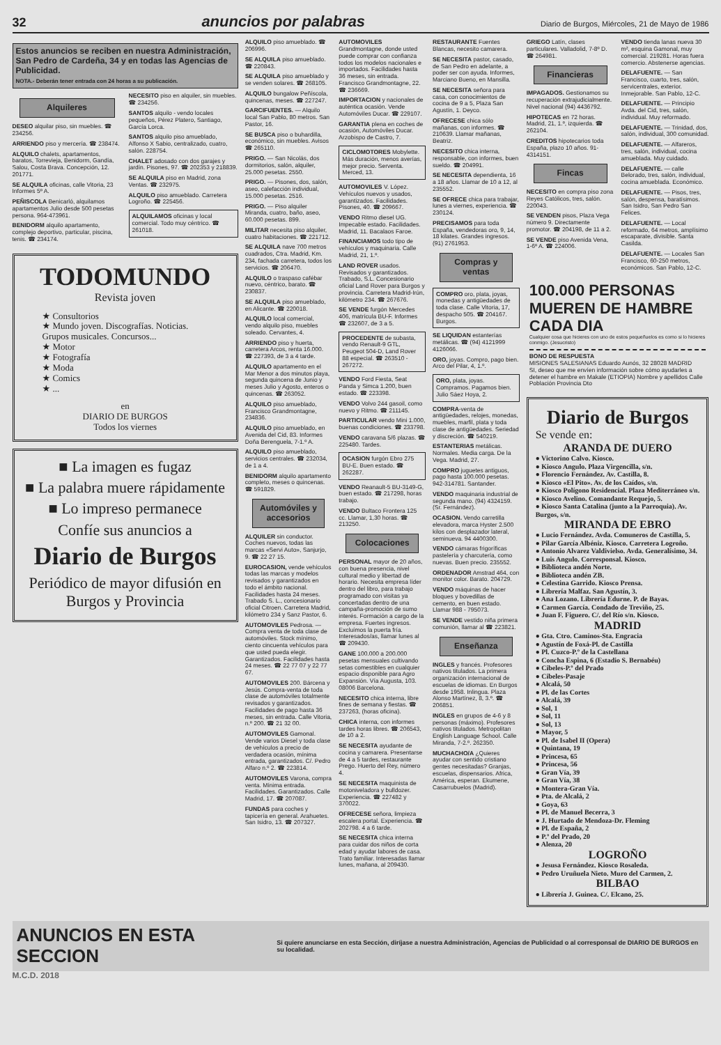32 anuncios por palabras Diario de Burgos, Miércoles, 21 de Mayo de 1986
Estos anuncios se reciben en nuestra Administración, San Pedro de Cardeña, 34 y en todas las Agencias de Publicidad.
NOTA.- Deberán tener entrada con 24 horas a su publicación.
Alquileres
DESEO alquilar piso, sin muebles. ☎ 234256.
ARRIENDO piso y mercería. ☎ 238474.
ALQUILO chalets, apartamentos, baratos, Torrevieja, Benidorm, Gandía, Salou, Costa Brava. Concepción, 12. 201771.
SE ALQUILA oficinas, calle Vitoria, 23 Informes 5º A.
PEÑISCOLA Benicarló, alquilamos apartamentos Julio desde 500 pesetas persona. 964-473961.
BENIDORM alquilo apartamento, complejo deportivo, particular, piscina, tenis. ☎ 234174.
NECESITO piso en alquiler, sin muebles. ☎ 234256.
SANTOS alquilo - vendo locales pequeños, Pérez Platero, Santiago, García Lorca.
SANTOS alquilo piso amueblado, Alfonso X Sabio, centralizado, cuatro, salón. 228754.
CHALET adosado con dos garajes y jardín. Pisones, 97. ☎ 202353 y 218839.
SE ALQUILA piso en Madrid, zona Ventas. ☎ 232975.
ALQUILO piso amueblado. Carretera Logroño. ☎ 225456.
ALQUILAMOS oficinas y local comercial. Todo muy céntrico. ☎ 261018.
TODOMUNDO
Revista joven
★ Consultorios
★ Mundo joven. Discografías. Noticias. Grupos musicales. Concursos...
★ Motor
★ Fotografía
★ Moda
★ Comics
★ ...
en
DIARIO DE BURGOS
Todos los viernes
■ La imagen es fugaz
■ La palabra muere rápidamente
■ Lo impreso permanece
Confíe sus anuncios a
Diario de Burgos
Periódico de mayor difusión en Burgos y Provincia
ALQUILO piso amueblado. ☎ 206996.
SE ALQUILA piso amueblado. ☎ 220843.
SE ALQUILA piso amueblado y se venden solares. ☎ 268105.
ALQUILO bungalow Peñíscola, quincenas, meses. ☎ 227247.
GARCIFUENTES. — Alquilo local San Pablo, 80 metros. San Pastor, 16.
SE BUSCA piso o buhardilla, económico, sin muebles. Avisos ☎ 265110.
PRIGO. — San Nicolás, dos dormitorios, salón, alquiler, 25.000 pesetas. 2550.
PRIGO. — Pisones, dos, salón, aseo, calefacción individual, 15.000 pesetas. 2516.
PRIGO. — Piso alquiler Miranda, cuatro, baño, aseo, 60.000 pesetas. 899.
MILITAR necesita piso alquiler, cuatro habitaciones. ☎ 221712.
SE ALQUILA nave 700 metros cuadrados, Ctra. Madrid, Km. 234, fachada carretera, todos los servicios. ☎ 206470.
ALQUILO o traspaso cafébar nuevo, céntrico, barato. ☎ 230837.
SE ALQUILA piso amueblado, en Alicante. ☎ 220018.
ALQUILO local comercial, vendo alquilo piso, muebles soleado. Cervantes, 4.
ARRIENDO piso y huerta, carretera Arcos, renta 16.000. ☎ 227393, de 3 a 4 tarde.
ALQUILO apartamento en el Mar Menor a dos minutos playa, segunda quincena de Junio y meses Julio y Agosto, enteros o quincenas. ☎ 263052.
ALQUILO piso amueblado, Francisco Grandmontagne, 234836.
ALQUILO piso amueblado, en Avenida del Cid, 83. Informes Doña Berenguela, 7-1.º A.
ALQUILO piso amueblado, servicios centrales. ☎ 232034, de 1 a 4.
BENIDORM alquilo apartamento completo, meses o quincenas. ☎ 591829.
Automóviles y accesorios
ALQUILER sin conductor. Coches nuevos, todas las marcas «Servi Auto», Sanjurjo, 9. ☎ 22 27 15.
EUROCASION, vende vehículos todas las marcas y modelos revisados y garantizados en todo el ámbito nacional. Facilidades hasta 24 meses. Trabado S. L., concesionario oficial Citroen. Carretera Madrid, kilómetro 234 y Sanz Pastor, 6.
AUTOMOVILES Pedrosa. — Compra venta de toda clase de automóviles. Stock mínimo, ciento cincuenta vehículos para que usted pueda elegir. Garantizados. Facilidades hasta 24 meses. ☎ 22 77 07 y 22 77 67.
AUTOMOVILES 200. Bárcena y Jesús. Compra-venta de toda clase de automóviles totalmente revisados y garantizados. Facilidades de pago hasta 36 meses, sin entrada. Calle Vitoria, n.º 200. ☎ 21 32 00.
AUTOMOVILES Gamonal. Vende varios Diesel y toda clase de vehículos a precio de verdadera ocasión, mínima entrada, garantizados. C/. Pedro Alfaro n.º 2. ☎ 223814.
AUTOMOVILES Varona, compra venta. Mínima entrada. Facilidades. Garantizados. Calle Madrid, 17. ☎ 207087.
FUNDAS para coches y tapicería en general. Arahuetes. San Isidro, 13. ☎ 207327.
AUTOMOVILES Grandmontagne, donde usted puede comprar con confianza todos los modelos nacionales e importados. Facilidades hasta 36 meses, sin entrada. Francisco Grandmontagne, 22. ☎ 236669.
IMPORTACION y nacionales de auténtica ocasión. Vende Automóviles Ducar. ☎ 229107.
GARANTIA plena en coches de ocasión, Automóviles Ducar. Arzobispo de Castro, 7.
CICLOMOTORES Mobylette. Más duración, menos averías, mejor precio. Serventa. Merced, 13.
AUTOMOVILES V. López. Vehículos nuevos y usados, garantizados. Facilidades. Pisones, 40. ☎ 209667.
VENDO Ritmo diesel UG. Impecable estado. Facilidades. Madrid, 11. Bacalaos Faroe.
FINANCIAMOS todo tipo de vehículos y maquinaria. Calle Madrid, 21, 1.º.
LAND ROVER usados. Revisados y garantizados. Trabado, S.L. Concesionario oficial Land Rover para Burgos y provincia. Carretera Madrid-Irún, kilómetro 234. ☎ 267676.
SE VENDE furgón Mercedes 406, matrícula BU-F. Informes ☎ 232607, de 3 a 5.
PROCEDENTE de subasta, vendo Renault-9 GTL, Peugeot 504-D, Land Rover 88 especial. ☎ 263510 - 267272.
VENDO Ford Fiesta, Seat Panda y Simca 1.200, buen estado. ☎ 223398.
VENDO Volvo 244 gasoil, como nuevo y Ritmo. ☎ 211145.
PARTICULAR vendo Mini 1.000, buenas condiciones. ☎ 233798.
VENDO caravana 5/6 plazas. ☎ 225480. Tardes.
OCASION furgón Ebro 275 BU-E. Buen estado. ☎ 262287.
VENDO Reanault-5 BU-3149-G, buen estado. ☎ 217298, horas trabajo.
VENDO Bultaco Frontera 125 cc. Llamar, 1,30 horas. ☎ 213250.
Colocaciones
PERSONAL mayor de 20 años, con buena presencia, nivel cultural medio y libertad de horario. Necesita empresa líder dentro del libro, para trabajo programado con visitas ya concertadas dentro de una campaña-promoción de sumo interés. Formación a cargo de la empresa. Fuertes ingresos. Excluímos la puerta fría. Interesados/as, llamar lunes al ☎ 209430.
GANE 100.000 a 200.000 pesetas mensuales cultivando setas comestibles en cualquier espacio disponible para Agro Expansión. Vía Augusta, 103. 08006 Barcelona.
NECESITO chica interna, libre fines de semana y fiestas. ☎ 237263, (horas oficina).
CHICA interna, con informes tardes horas libres. ☎ 206543, de 10 a 2.
SE NECESITA ayudante de cocina y camarera. Presentarse de 4 a 5 tardes, restaurante Prego. Huerto del Rey, número 4.
SE NECESITA maquinista de motoniveladora y bulldozer. Experiencia. ☎ 227482 y 370022.
OFRECESE señora, limpieza escalera portal. Experiencia. ☎ 202798. 4 a 6 tarde.
SE NECESITA chica interna para cuidar dos niños de corta edad y ayudar labores de casa. Trato familiar. Interesadas llamar lunes, mañana, al 209430.
RESTAURANTE Fuentes Blancas, necesito camarera.
SE NECESITA pastor, casado, de San Pedro en adelante, a poder ser con ayuda. Informes, Marciano Bueno, en Mansilla.
SE NECESITA señora para casa, con conocimientos de cocina de 9 a 5, Plaza San Agustín, 1. Deyco.
OFRECESE chica sólo mañanas, con informes. ☎ 210639. Llamar mañanas, Beatriz.
NECESITO chica interna, responsable, con informes, buen sueldo. ☎ 204991.
SE NECESITA dependienta, 16 a 18 años. Llamar de 10 a 12, al 235552.
SE OFRECE chica para trabajar, lunes a viernes, experiencia. ☎ 230124.
PRECISAMOS para toda España, vendedoras oro, 9, 14, 18 kilates. Grandes ingresos. (91) 2761953.
Compras y ventas
COMPRO oro, plata, joyas, monedas y antigüedades de toda clase. Calle Vitoria, 17, despacho 505. ☎ 204167. Burgos.
SE LIQUIDAN estanterías metálicas. ☎ (94) 4121999 4126066.
ORO, joyas. Compro, pago bien. Arco del Pilar, 4, 1.º.
ORO, plata, joyas. Compramos. Pagamos bien. Julio Sáez Hoya, 2.
COMPRA-venta de antigüedades, relojes, monedas, muebles, marfil, plata y toda clase de antigüedades. Seriedad y discreción. ☎ 540219.
ESTANTERIAS metálicas. Normales. Media carga. De la Vega. Madrid, 27.
COMPRO juguetes antiguos, pago hasta 100.000 pesetas. 942-314781. Santander.
VENDO maquinaria industrial de segunda mano. (94) 4324159. (Sr. Fernández).
OCASION. Vendo carretilla elevadora, marca Hyster 2.500 kilos con desplazador lateral, seminueva. 94 4400300.
VENDO cámaras frigoríficas pastelería y charcutería, como nuevas. Buen precio. 235552.
ORDENADOR Amstrad 464, con monitor color. Barato. 204729.
VENDO máquinas de hacer bloques y bovedillas de cemento, en buen estado. Llamar 988 - 795073.
SE VENDE vestido niña primera comunión, llamar al ☎ 223821.
Enseñanza
INGLES y francés. Profesores nativos titulados. La primera organización internacional de escuelas de idiomas. En Burgos desde 1958. Inlingua. Plaza Alonso Martínez, 8, 3.º. ☎ 206851.
INGLES en grupos de 4-6 y 8 personas (máximo). Profesores nativos titulados. Metropolitan English Language School. Calle Miranda, 7-2.º. 262350.
MUCHACHO/A ¿Quieres ayudar con sentido cristiano gentes necesitadas? Granjas, escuelas, dispensarios. Africa, América, esperan. Ekumene, Casarrubuelos (Madrid).
GRIEGO Latín, clases particulares. Valladolid, 7-8º D. ☎ 264981.
Financieras
IMPAGADOS. Gestionamos su recuperación extrajudicialmente. Nivel nacional (94) 4436792.
HIPOTECAS en 72 horas. Madrid, 21, 1.º, izquierda. ☎ 262104.
CREDITOS hipotecarios toda España, plazo 10 años. 91-4314151.
Fincas
NECESITO en compra piso zona Reyes Católicos, tres, salón. 220043.
SE VENDEN pisos, Plaza Vega número 9. Directamente promotor. ☎ 204198, de 11 a 2.
SE VENDE piso Avenida Vena, 1-6º A. ☎ 224006.
VENDO tienda lanas nueva 30 m², esquina Gamonal, muy comercial. 219281. Horas fuera comercio. Abstenerse agencias.
DELAFUENTE. — San Francisco, cuarto, tres, salón, servicentrales, exterior. Inmejorable. San Pablo, 12-C.
DELAFUENTE. — Principio Avda. del Cid, tres, salón, individual. Muy reformado.
DELAFUENTE. — Trinidad, dos, salón, individual, 300 comunidad.
DELAFUENTE. — Alfareros, tres, salón, individual, cocina amueblada. Muy cuidado.
DELAFUENTE. — calle Belorado, tres, salón, individual, cocina amueblada. Económico.
DELAFUENTE. — Pisos, tres, salón, despensa, baratísimos. San Isidro, San Pedro San Felices.
DELAFUENTE. — Local reformado, 64 metros, amplísimo escaparate, divisible. Santa Casilda.
DELAFUENTE. — Locales San Francisco, 60-250 metros, económicos. San Pablo, 12-C.
100.000 PERSONAS MUEREN DE HAMBRE CADA DIA
Cualquier cosa que hicieres con uno de estos pequeñuelos es como si lo hicieres conmigo. (Jesucristo)
BONO DE RESPUESTA
MISIONES SALESIANAS Eduardo Aunós, 32 28028 MADRID
SI, deseo que me envíen información sobre cómo ayudarles a detener el hambre en Makale (ETIOPIA) Nombre y apellidos Calle Población Provincia Dto
Diario de Burgos
Se vende en:
ARANDA DE DUERO
● Victorino Calvo. Kiosco.
● Kiosco Angulo. Plaza Virgencilla, s/n.
● Florencio Fernández. Av. Castilla, 8.
● Kiosco «El Pito». Av. de los Caídos, s/n.
● Kiosco Polígono Residencial. Plaza Mediterráneo s/n.
● Kiosco Avelino. Comandante Requejo, 5.
● Kiosco Santa Catalina (junto a la Parroquia). Av. Burgos, s/n.
MIRANDA DE EBRO
● Lucio Fernández. Avda. Comuneros de Castilla, 5.
● Pilar García Albéniz. Kiosco. Carretera Logroño.
● Antonio Alvarez Valdivielso. Avda. Generalísimo, 34.
● Luis Angulo. Corresponsal. Kiosco.
● Biblioteca andén Norte.
● Biblioteca andén ZB.
● Celestina Garrido. Kiosco Prensa.
● Librería Malfaz. San Agustín, 3.
● Ana Lozano. Librería Edurne. P. de Bayas.
● Carmen García. Condado de Treviño, 25.
● Juan F. Figuero. C/. del Río s/n. Kiosco.
MADRID
● Gta. Ctro. Caminos-Sta. Engracia
● Agustín de Foxá-Pl. de Castilla
● Pl. Cuzco-P.º de la Castellana
● Concha Espina, 6 (Estadio S. Bernabéu)
● Cibeles-P.º del Prado
● Cibeles-Pasaje
● Alcalá, 50
● Pl. de las Cortes
● Alcalá, 39
● Sol, 1
● Sol, 11
● Sol, 13
● Mayor, 5
● Pl. de Isabel II (Opera)
● Quintana, 19
● Princesa, 65
● Princesa, 56
● Gran Vía, 39
● Gran Vía, 38
● Montera-Gran Vía.
● Pta. de Alcalá, 2
● Goya, 63
● Pl. de Manuel Becerra, 3
● J. Hurtado de Mendoza-Dr. Fleming
● Pl. de España, 2
● P.º del Prado, 20
● Alenza, 20
LOGROÑO
● Jesusa Fernández. Kiosco Rosaleda.
● Pedro Uruñuela Nieto. Muro del Carmen, 2.
BILBAO
● Librería J. Guinea. C/. Elcano, 25.
ANUNCIOS EN ESTA SECCION Si quiere anunciarse en esta Sección, diríjase a nuestra Administración, Agencias de Publicidad o al corresponsal de DIARIO DE BURGOS en su localidad.
M.C.D. 2018